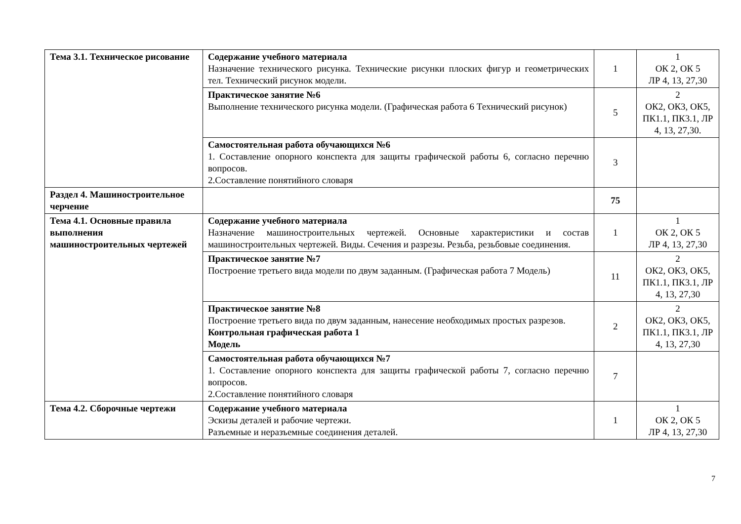| Тема 3.1. Техническое рисование | Содержание учебного материала Назначение технического рисунка. Технические рисунки плоских фигур и геометрических тел. Технический рисунок модели. | 1 | 1 ОК 2, ОК 5 ЛР 4, 13, 27,30 |
| | Практическое занятие №6 Выполнение технического рисунка модели. (Графическая работа 6 Технический рисунок) | 5 | 2 ОК2, ОК3, ОК5, ПК1.1, ПК3.1, ЛР 4, 13, 27,30. |
| | Самостоятельная работа обучающихся №6 1. Составление опорного конспекта для защиты графической работы 6, согласно перечню вопросов. 2.Составление понятийного словаря | 3 | |
| Раздел 4. Машиностроительное черчение | | 75 | |
| Тема 4.1. Основные правила выполнения машиностроительных чертежей | Содержание учебного материала Назначение машиностроительных чертежей. Основные характеристики и состав машиностроительных чертежей. Виды. Сечения и разрезы. Резьба, резьбовые соединения. | 1 | 1 ОК 2, ОК 5 ЛР 4, 13, 27,30 |
| | Практическое занятие №7 Построение третьего вида модели по двум заданным. (Графическая работа 7 Модель) | 11 | 2 ОК2, ОК3, ОК5, ПК1.1, ПК3.1, ЛР 4, 13, 27,30 |
| | Практическое занятие №8 Построение третьего вида по двум заданным, нанесение необходимых простых разрезов. Контрольная графическая работа 1 Модель | 2 | 2 ОК2, ОК3, ОК5, ПК1.1, ПК3.1, ЛР 4, 13, 27,30 |
| | Самостоятельная работа обучающихся №7 1. Составление опорного конспекта для защиты графической работы 7, согласно перечню вопросов. 2.Составление понятийного словаря | 7 | |
| Тема 4.2. Сборочные чертежи | Содержание учебного материала Эскизы деталей и рабочие чертежи. Разъемные и неразъемные соединения деталей. | 1 | 1 ОК 2, ОК 5 ЛР 4, 13, 27,30 |
7